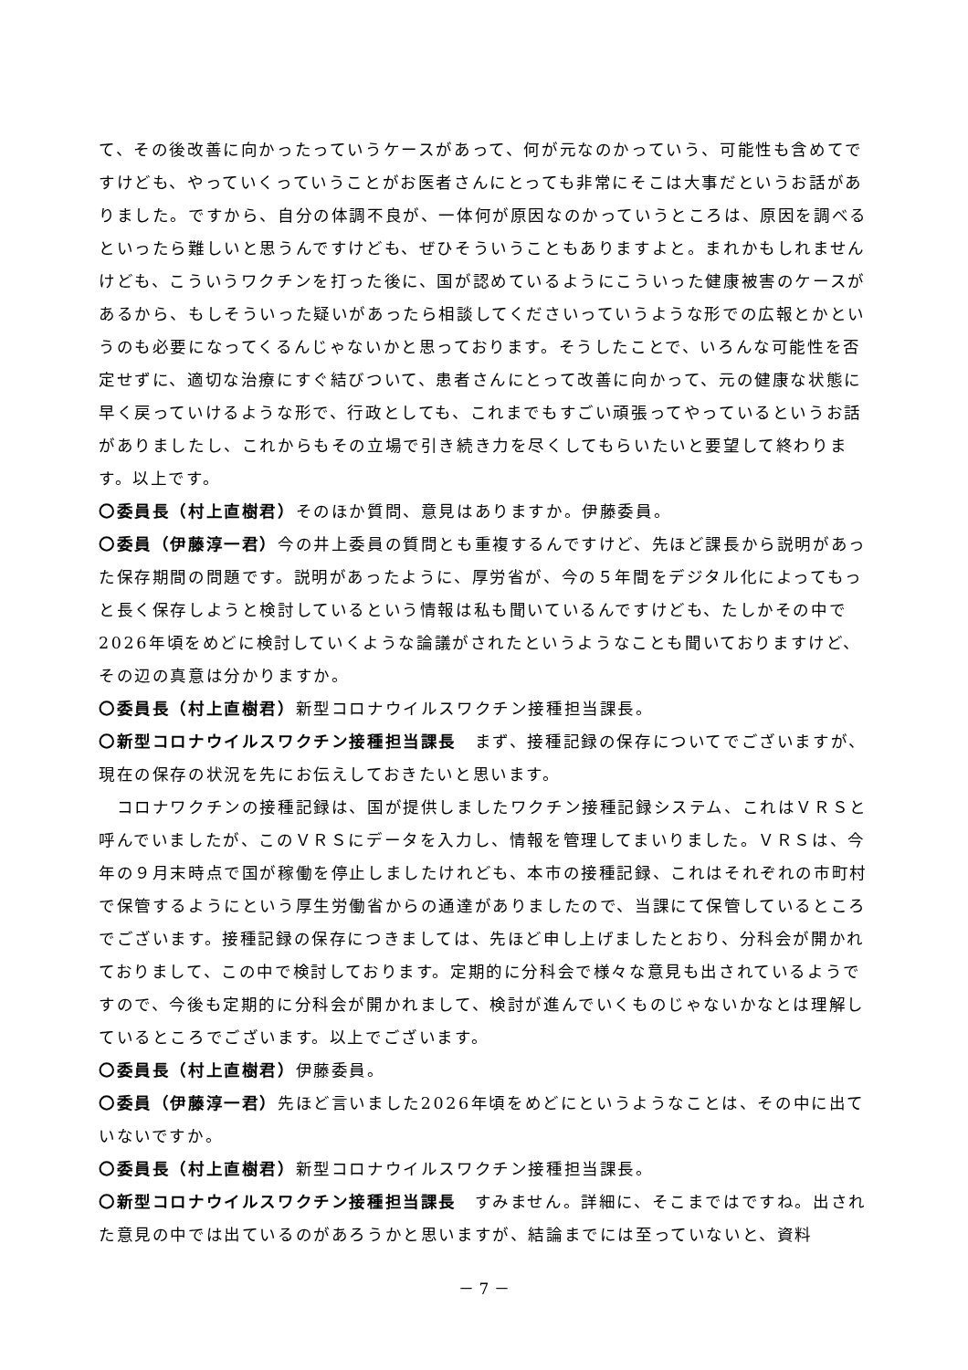て、その後改善に向かったっていうケースがあって、何が元なのかっていう、可能性も含めてですけども、やっていくっていうことがお医者さんにとっても非常にそこは大事だというお話がありました。ですから、自分の体調不良が、一体何が原因なのかっていうところは、原因を調べるといったら難しいと思うんですけども、ぜひそういうこともありますよと。まれかもしれませんけども、こういうワクチンを打った後に、国が認めているようにこういった健康被害のケースがあるから、もしそういった疑いがあったら相談してくださいっていうような形での広報とかというのも必要になってくるんじゃないかと思っております。そうしたことで、いろんな可能性を否定せずに、適切な治療にすぐ結びついて、患者さんにとって改善に向かって、元の健康な状態に早く戻っていけるような形で、行政としても、これまでもすごい頑張ってやっているというお話がありましたし、これからもその立場で引き続き力を尽くしてもらいたいと要望して終わります。以上です。
〇委員長（村上直樹君）そのほか質問、意見はありますか。伊藤委員。
〇委員（伊藤淳一君）今の井上委員の質問とも重複するんですけど、先ほど課長から説明があった保存期間の問題です。説明があったように、厚労省が、今の５年間をデジタル化によってもっと長く保存しようと検討しているという情報は私も聞いているんですけども、たしかその中で2026年頃をめどに検討していくような論議がされたというようなことも聞いておりますけど、その辺の真意は分かりますか。
〇委員長（村上直樹君）新型コロナウイルスワクチン接種担当課長。
〇新型コロナウイルスワクチン接種担当課長　まず、接種記録の保存についてでございますが、現在の保存の状況を先にお伝えしておきたいと思います。
　コロナワクチンの接種記録は、国が提供しましたワクチン接種記録システム、これはＶＲＳと呼んでいましたが、このＶＲＳにデータを入力し、情報を管理してまいりました。ＶＲＳは、今年の９月末時点で国が稼働を停止しましたけれども、本市の接種記録、これはそれぞれの市町村で保管するようにという厚生労働省からの通達がありましたので、当課にて保管しているところでございます。接種記録の保存につきましては、先ほど申し上げましたとおり、分科会が開かれておりまして、この中で検討しております。定期的に分科会で様々な意見も出されているようですので、今後も定期的に分科会が開かれまして、検討が進んでいくものじゃないかなとは理解しているところでございます。以上でございます。
〇委員長（村上直樹君）伊藤委員。
〇委員（伊藤淳一君）先ほど言いました2026年頃をめどにというようなことは、その中に出ていないですか。
〇委員長（村上直樹君）新型コロナウイルスワクチン接種担当課長。
〇新型コロナウイルスワクチン接種担当課長　すみません。詳細に、そこまではですね。出された意見の中では出ているのがあろうかと思いますが、結論までには至っていないと、資料
－ 7 －